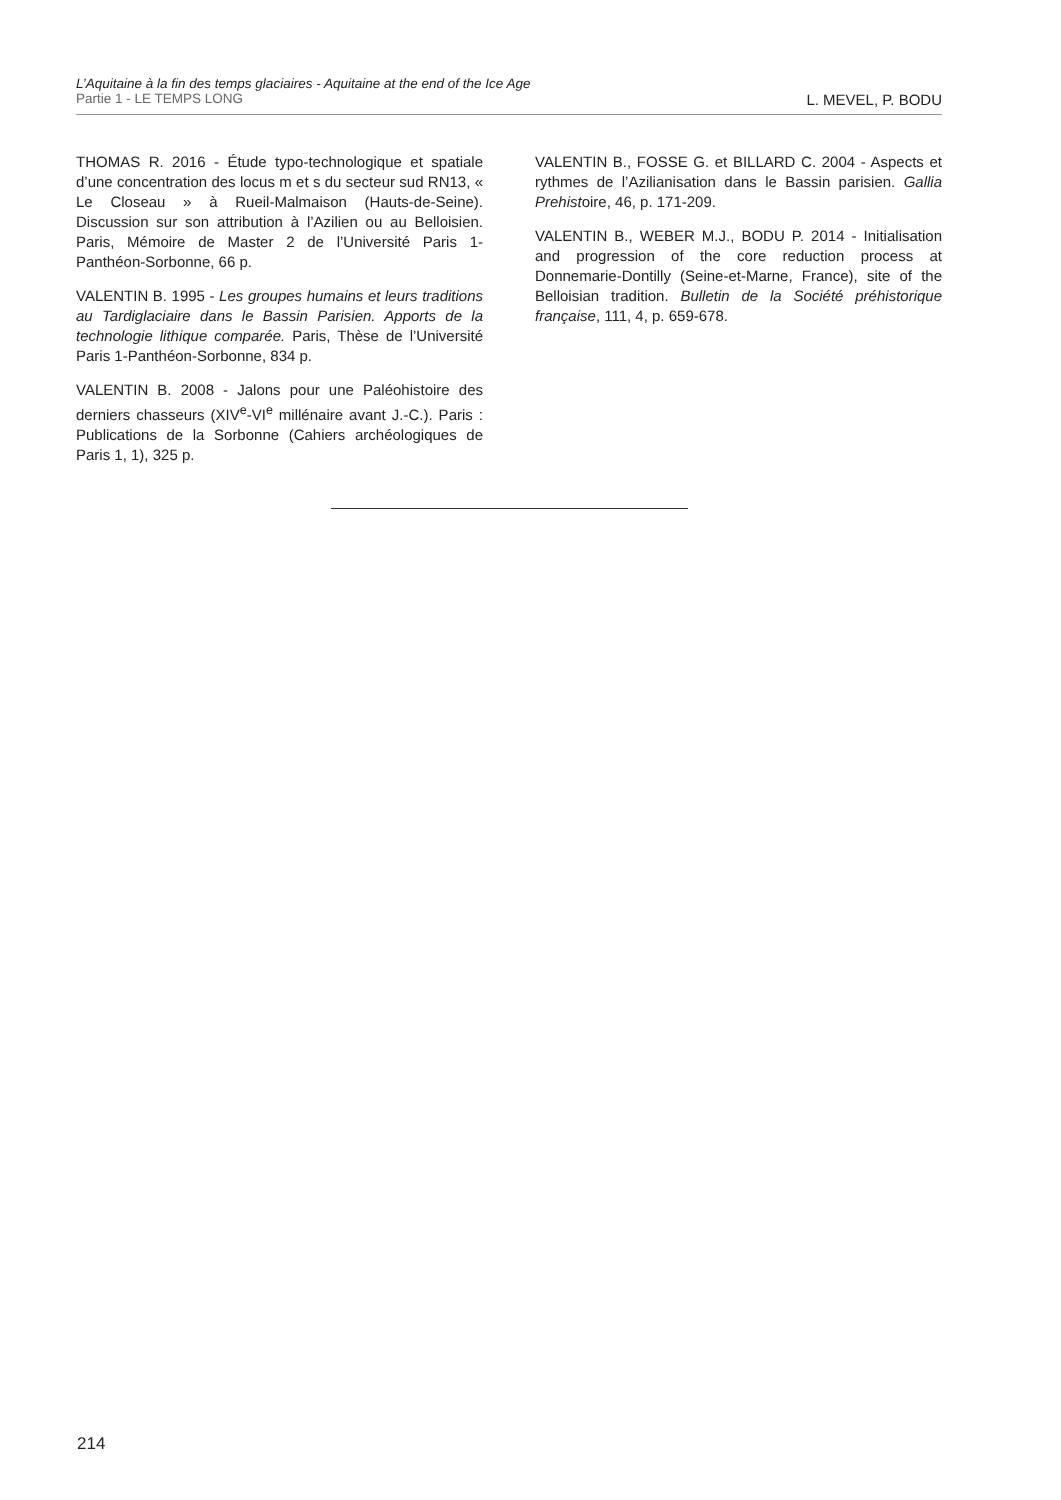L’Aquitaine à la fin des temps glaciaires - Aquitaine at the end of the Ice Age
Partie 1 - LE TEMPS LONG L. MEVEL, P. BODU
THOMAS R. 2016 - Étude typo-technologique et spatiale d’une concentration des locus m et s du secteur sud RN13, « Le Closeau » à Rueil-Malmaison (Hauts-de-Seine). Discussion sur son attribution à l’Azilien ou au Belloisien. Paris, Mémoire de Master 2 de l’Université Paris 1-Panthéon-Sorbonne, 66 p.
VALENTIN B. 1995 - Les groupes humains et leurs traditions au Tardiglaciaire dans le Bassin Parisien. Apports de la technologie lithique comparée. Paris, Thèse de l’Université Paris 1-Panthéon-Sorbonne, 834 p.
VALENTIN B. 2008 - Jalons pour une Paléohistoire des derniers chasseurs (XIV<sup>e</sup>-VI<sup>e</sup> millénaire avant J.-C.). Paris : Publications de la Sorbonne (Cahiers archéologiques de Paris 1, 1), 325 p.
VALENTIN B., FOSSE G. et BILLARD C. 2004 - Aspects et rythmes de l’Azilianisation dans le Bassin parisien. Gallia Prehistoire, 46, p. 171-209.
VALENTIN B., WEBER M.J., BODU P. 2014 - Initialisation and progression of the core reduction process at Donnemarie-Dontilly (Seine-et-Marne, France), site of the Belloisian tradition. Bulletin de la Société préhistorique française, 111, 4, p. 659-678.
214